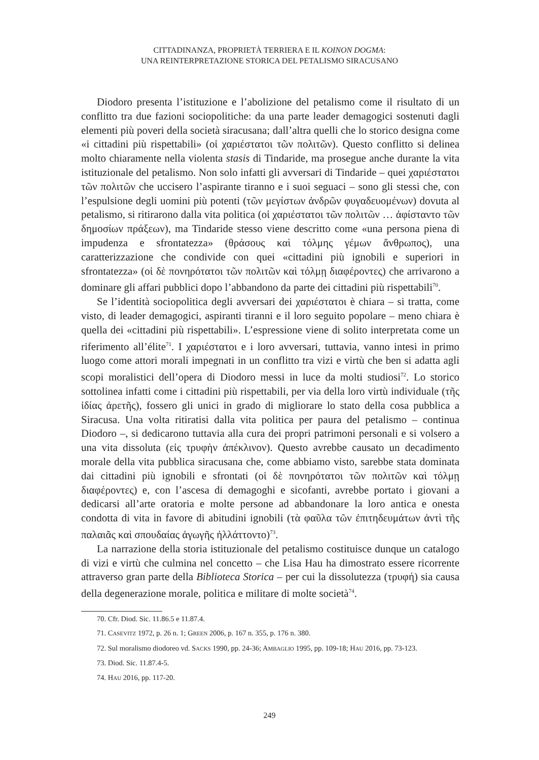CITTADINANZA, PROPRIETÀ TERRIERA E IL KOINON DOGMA:
UNA REINTERPRETAZIONE STORICA DEL PETALISMO SIRACUSANO
Diodoro presenta l’istituzione e l’abolizione del petalismo come il risultato di un conflitto tra due fazioni sociopolitiche: da una parte leader demagogici sostenuti dagli elementi più poveri della società siracusana; dall’altra quelli che lo storico designa come «i cittadini più rispettabili» (οἱ χαριέστατοι τῶν πολιτῶν). Questo conflitto si delinea molto chiaramente nella violenta stasis di Tindaride, ma prosegue anche durante la vita istituzionale del petalismo. Non solo infatti gli avversari di Tindaride – quei χαριέστατοι τῶν πολιτῶν che uccisero l’aspirante tiranno e i suoi seguaci – sono gli stessi che, con l’espulsione degli uomini più potenti (τῶν μεγίστων ἀνδρῶν φυγαδευομένων) dovuta al petalismo, si ritirarono dalla vita politica (οἱ χαριέστατοι τῶν πολιτῶν … ἀφίσταντο τῶν δημοσίων πράξεων), ma Tindaride stesso viene descritto come «una persona piena di impudenza e sfrontatezza» (θράσους καὶ τόλμης γέμων ἄνθρωπος), una caratterizzazione che condivide con quei «cittadini più ignobili e superiori in sfrontatezza» (οἱ δὲ πονηρότατοι τῶν πολιτῶν καὶ τόλμῃ διαφέροντες) che arrivarono a dominare gli affari pubblici dopo l’abbandono da parte dei cittadini più rispettabili<sup>70</sup>.
Se l’identità sociopolitica degli avversari dei χαριέστατοι è chiara – si tratta, come visto, di leader demagogici, aspiranti tiranni e il loro seguito popolare – meno chiara è quella dei «cittadini più rispettabili». L’espressione viene di solito interpretata come un riferimento all’élite<sup>71</sup>. I χαριέστατοι e i loro avversari, tuttavia, vanno intesi in primo luogo come attori morali impegnati in un conflitto tra vizi e virtù che ben si adatta agli scopi moralistici dell’opera di Diodoro messi in luce da molti studiosi<sup>72</sup>. Lo storico sottolinea infatti come i cittadini più rispettabili, per via della loro virtù individuale (τῆς ἰδίας ἀρετῆς), fossero gli unici in grado di migliorare lo stato della cosa pubblica a Siracusa. Una volta ritiratisi dalla vita politica per paura del petalismo – continua Diodoro –, si dedicarono tuttavia alla cura dei propri patrimoni personali e si volsero a una vita dissoluta (εἰς τρυφὴν ἀπέκλινον). Questo avrebbe causato un decadimento morale della vita pubblica siracusana che, come abbiamo visto, sarebbe stata dominata dai cittadini più ignobili e sfrontati (οἱ δὲ πονηρότατοι τῶν πολιτῶν καὶ τόλμῃ διαφέροντες) e, con l’ascesa di demagoghi e sicofanti, avrebbe portato i giovani a dedicarsi all’arte oratoria e molte persone ad abbandonare la loro antica e onesta condotta di vita in favore di abitudini ignobili (τὰ φαῦλα τῶν ἐπιτηδευμάτων ἀντὶ τῆς παλαιᾶς καὶ σπουδαίας ἀγωγῆς ἠλλάττοντο)<sup>73</sup>.
La narrazione della storia istituzionale del petalismo costituisce dunque un catalogo di vizi e virtù che culmina nel concetto – che Lisa Hau ha dimostrato essere ricorrente attraverso gran parte della Biblioteca Storica – per cui la dissolutezza (τρυφή) sia causa della degenerazione morale, politica e militare di molte società<sup>74</sup>.
70. Cfr. Diod. Sic. 11.86.5 e 11.87.4.
71. CASEVITZ 1972, p. 26 n. 1; GREEN 2006, p. 167 n. 355, p. 176 n. 380.
72. Sul moralismo diodoreo vd. SACKS 1990, pp. 24-36; AMBAGLIO 1995, pp. 109-18; HAU 2016, pp. 73-123.
73. Diod. Sic. 11.87.4-5.
74. HAU 2016, pp. 117-20.
249